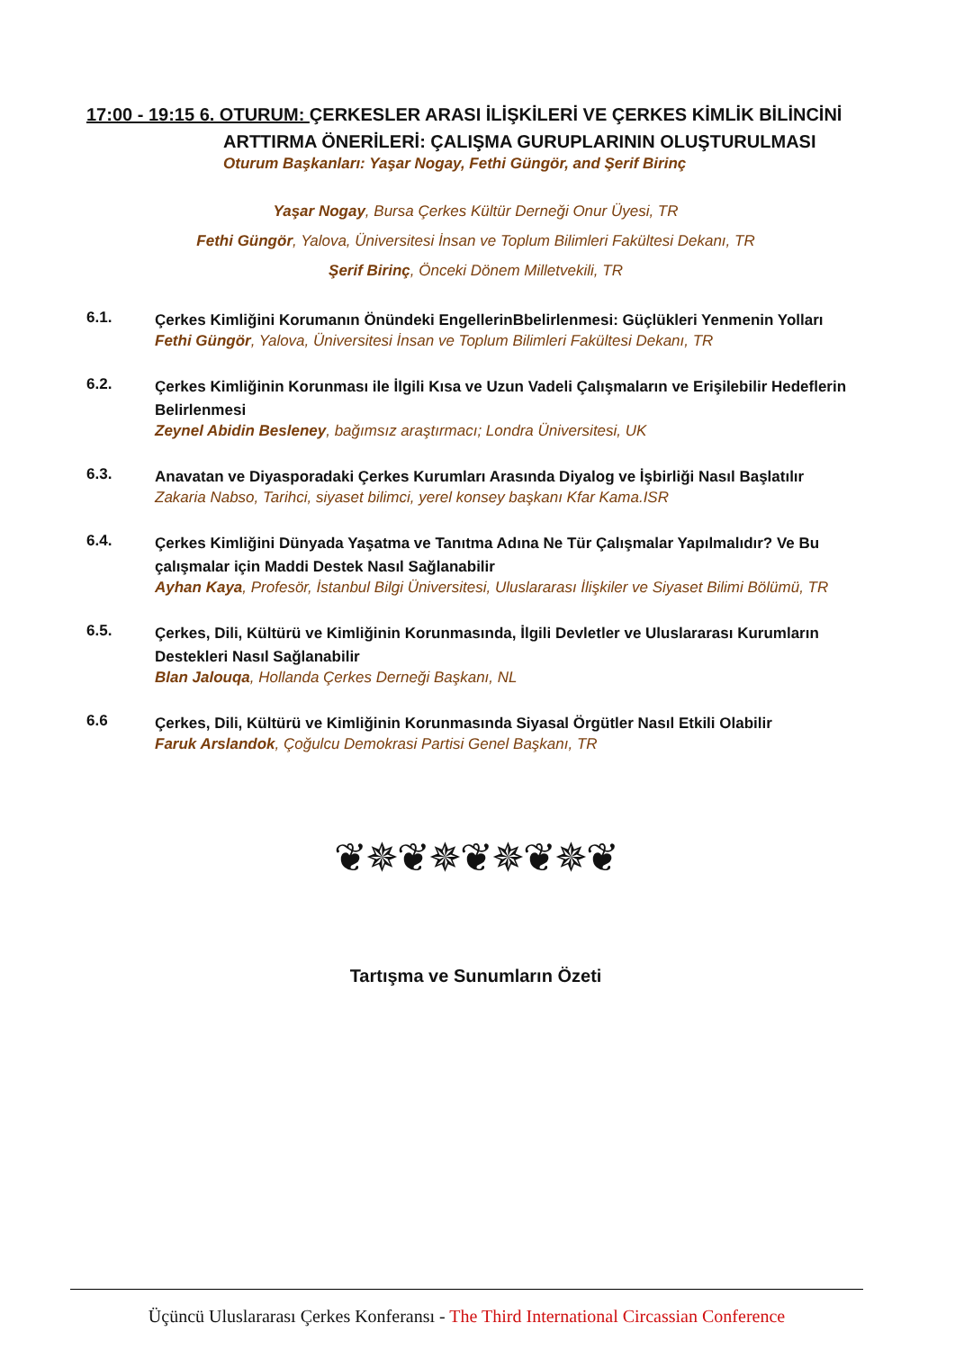17:00 - 19:15 6. OTURUM: ÇERKESLER ARASI İLİŞKİLERİ VE ÇERKES KİMLİK BİLİNCİNİ
ARTTIRMA ÖNERİLERİ: ÇALIŞMA GURUPLARININ OLUŞTURULMASI
Oturum Başkanları: Yaşar Nogay, Fethi Güngör, and Şerif Birinç
Yaşar Nogay, Bursa Çerkes Kültür Derneği Onur Üyesi, TR
Fethi Güngör, Yalova, Üniversitesi İnsan ve Toplum Bilimleri Fakültesi Dekanı, TR
Şerif Birinç, Önceki Dönem Milletvekili, TR
6.1.
Çerkes Kimliğini Korumanın Önündeki EngellerinBbelirlenmesi: Güçlükleri Yenmenin Yolları
Fethi Güngör, Yalova, Üniversitesi İnsan ve Toplum Bilimleri Fakültesi Dekanı, TR
6.2.
Çerkes Kimliğinin Korunması ile İlgili Kısa ve Uzun Vadeli Çalışmaların ve Erişilebilir Hedeflerin Belirlenmesi
Zeynel Abidin Besleney, bağımsız araştırmacı; Londra Üniversitesi, UK
6.3.
Anavatan ve Diyasporadaki Çerkes Kurumları Arasında Diyalog ve İşbirliği Nasıl Başlatılır
Zakaria Nabso, Tarihci, siyaset bilimci, yerel konsey başkanı Kfar Kama.ISR
6.4.
Çerkes Kimliğini Dünyada Yaşatma ve Tanıtma Adına Ne Tür Çalışmalar Yapılmalıdır? Ve Bu çalışmalar için Maddi Destek Nasıl Sağlanabilir
Ayhan Kaya, Profesör, İstanbul Bilgi Üniversitesi, Uluslararası İlişkiler ve Siyaset Bilimi Bölümü, TR
6.5.
Çerkes, Dili, Kültürü ve Kimliğinin Korunmasında, İlgili Devletler ve Uluslararası Kurumların Destekleri Nasıl Sağlanabilir
Blan Jalouqa, Hollanda Çerkes Derneği Başkanı, NL
6.6
Çerkes, Dili, Kültürü ve Kimliğinin Korunmasında Siyasal Örgütler Nasıl Etkili Olabilir
Faruk Arslandok, Çoğulcu Demokrasi Partisi Genel Başkanı, TR
❦✵❦✵❦✵❦✵❦
Tartışma ve Sunumların Özeti
Üçüncü Uluslararası Çerkes Konferansı - The Third International Circassian Conference